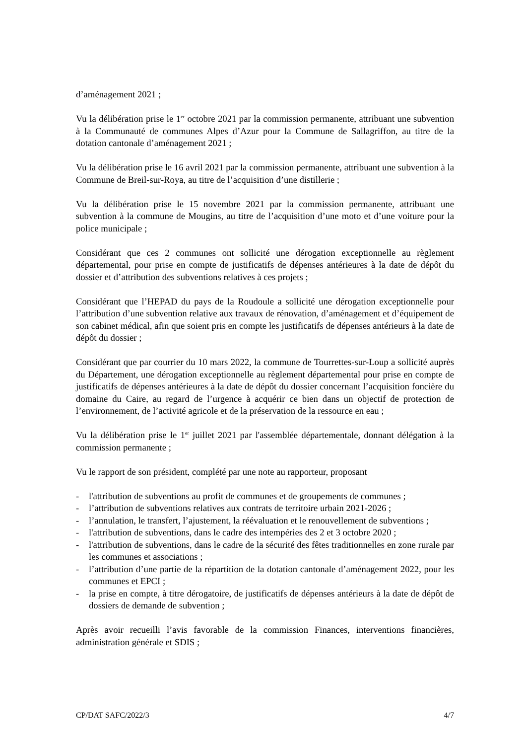d’aménagement 2021 ;
Vu la délibération prise le 1<sup>er</sup> octobre 2021 par la commission permanente, attribuant une subvention à la Communauté de communes Alpes d’Azur pour la Commune de Sallagriffon, au titre de la dotation cantonale d’aménagement 2021 ;
Vu la délibération prise le 16 avril 2021 par la commission permanente, attribuant une subvention à la Commune de Breil-sur-Roya, au titre de l’acquisition d’une distillerie ;
Vu la délibération prise le 15 novembre 2021 par la commission permanente, attribuant une subvention à la commune de Mougins, au titre de l’acquisition d’une moto et d’une voiture pour la police municipale ;
Considérant que ces 2 communes ont sollicité une dérogation exceptionnelle au règlement départemental, pour prise en compte de justificatifs de dépenses antérieures à la date de dépôt du dossier et d’attribution des subventions relatives à ces projets ;
Considérant que l’HEPAD du pays de la Roudoule a sollicité une dérogation exceptionnelle pour l’attribution d’une subvention relative aux travaux de rénovation, d’aménagement et d’équipement de son cabinet médical, afin que soient pris en compte les justificatifs de dépenses antérieurs à la date de dépôt du dossier ;
Considérant que par courrier du 10 mars 2022, la commune de Tourrettes-sur-Loup a sollicité auprès du Département, une dérogation exceptionnelle au règlement départemental pour prise en compte de justificatifs de dépenses antérieures à la date de dépôt du dossier concernant l’acquisition foncière du domaine du Caire, au regard de l’urgence à acquérir ce bien dans un objectif de protection de l’environnement, de l’activité agricole et de la préservation de la ressource en eau ;
Vu la délibération prise le 1<sup>er</sup> juillet 2021 par l'assemblée départementale, donnant délégation à la commission permanente ;
Vu le rapport de son président, complété par une note au rapporteur, proposant
- l'attribution de subventions au profit de communes et de groupements de communes ;
- l’attribution de subventions relatives aux contrats de territoire urbain 2021-2026 ;
- l’annulation, le transfert, l’ajustement, la réévaluation et le renouvellement de subventions ;
- l'attribution de subventions, dans le cadre des intempéries des 2 et 3 octobre 2020 ;
- l'attribution de subventions, dans le cadre de la sécurité des fêtes traditionnelles en zone rurale par les communes et associations ;
- l’attribution d’une partie de la répartition de la dotation cantonale d’aménagement 2022, pour les communes et EPCI ;
- la prise en compte, à titre dérogatoire, de justificatifs de dépenses antérieurs à la date de dépôt de dossiers de demande de subvention ;
Après avoir recueilli l’avis favorable de la commission Finances, interventions financières, administration générale et SDIS ;
CP/DAT SAFC/2022/3 4/7